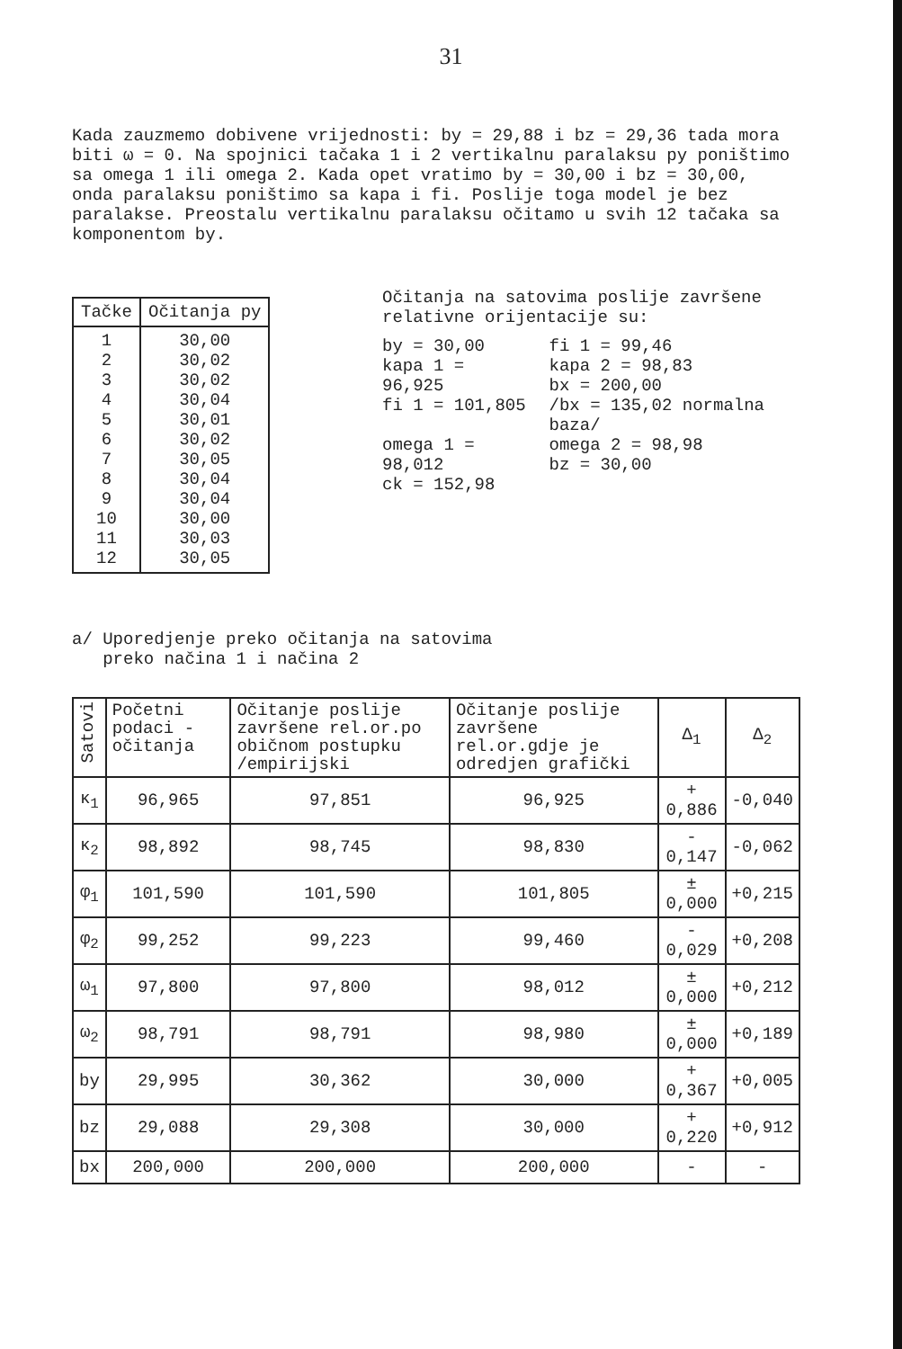31
Kada zauzmemo dobivene vrijednosti: by = 29,88 i bz = 29,36 tada mora biti ω = 0. Na spojnici tačaka 1 i 2 vertikalnu paralaksu py poništimo sa omega 1 ili omega 2. Kada opet vratimo by = 30,00 i bz = 30,00, onda paralaksu poništimo sa kapa i fi. Poslije toga model je bez paralakse. Preostalu vertikalnu paralaksu očitamo u svih 12 tačaka sa komponentom by.
| Tačke | Očitanja py |
| --- | --- |
| 1 2 3 4 5 6 7 8 9 10 11 12 | 30,00 30,02 30,02 30,04 30,01 30,02 30,05 30,04 30,04 30,00 30,03 30,05 |
Očitanja na satovima poslije završene relativne orijentacije su:
| by = 30,00 kapa 1 = 96,925 fi 1 = 101,805 | fi 1 = 99,46 kapa 2 = 98,83 bx = 200,00 /bx = 135,02 normalna baza/ |
| omega 1 = 98,012 ck = 152,98 | omega 2 = 98,98 bz = 30,00 |
a/ Uporedjenje preko očitanja na satovima
preko načina 1 i načina 2
| Satovi | Početni podaci - očitanja | Očitanje poslije završene rel.or.po običnom postupku /empirijski | Očitanje poslije završene rel.or.gdje je odredjen grafički | Δ<sub>1</sub> | Δ<sub>2</sub> |
| --- | --- | --- | --- | --- | --- |
| κ<sub>1</sub> | 96,965 | 97,851 | 96,925 | + 0,886 | -0,040 |
| κ<sub>2</sub> | 98,892 | 98,745 | 98,830 | - 0,147 | -0,062 |
| φ<sub>1</sub> | 101,590 | 101,590 | 101,805 | ± 0,000 | +0,215 |
| φ<sub>2</sub> | 99,252 | 99,223 | 99,460 | - 0,029 | +0,208 |
| ω<sub>1</sub> | 97,800 | 97,800 | 98,012 | ± 0,000 | +0,212 |
| ω<sub>2</sub> | 98,791 | 98,791 | 98,980 | ± 0,000 | +0,189 |
| by | 29,995 | 30,362 | 30,000 | + 0,367 | +0,005 |
| bz | 29,088 | 29,308 | 30,000 | + 0,220 | +0,912 |
| bx | 200,000 | 200,000 | 200,000 | - | - |